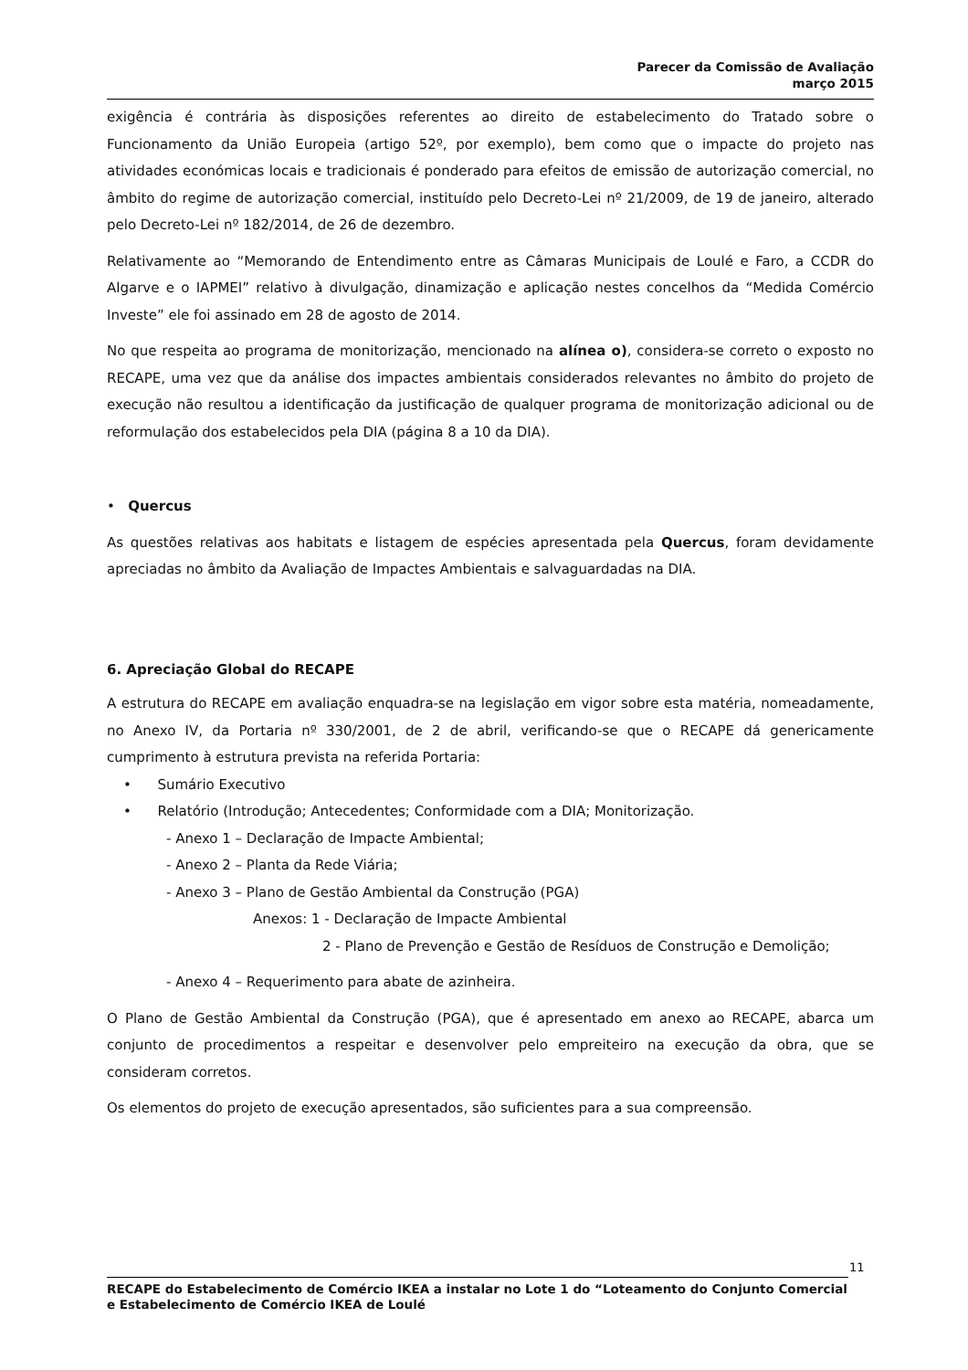Parecer da Comissão de Avaliação
março 2015
exigência é contrária às disposições referentes ao direito de estabelecimento do Tratado sobre o Funcionamento da União Europeia (artigo 52º, por exemplo), bem como que o impacte do projeto nas atividades económicas locais e tradicionais é ponderado para efeitos de emissão de autorização comercial, no âmbito do regime de autorização comercial, instituído pelo Decreto-Lei nº 21/2009, de 19 de janeiro, alterado pelo Decreto-Lei nº 182/2014, de 26 de dezembro.
Relativamente ao “Memorando de Entendimento entre as Câmaras Municipais de Loulé e Faro, a CCDR do Algarve e o IAPMEI” relativo à divulgação, dinamização e aplicação nestes concelhos da “Medida Comércio Investe” ele foi assinado em 28 de agosto de 2014.
No que respeita ao programa de monitorização, mencionado na alínea o), considera-se correto o exposto no RECAPE, uma vez que da análise dos impactes ambientais considerados relevantes no âmbito do projeto de execução não resultou a identificação da justificação de qualquer programa de monitorização adicional ou de reformulação dos estabelecidos pela DIA (página 8 a 10 da DIA).
• Quercus
As questões relativas aos habitats e listagem de espécies apresentada pela Quercus, foram devidamente apreciadas no âmbito da Avaliação de Impactes Ambientais e salvaguardadas na DIA.
6. Apreciação Global do RECAPE
A estrutura do RECAPE em avaliação enquadra-se na legislação em vigor sobre esta matéria, nomeadamente, no Anexo IV, da Portaria nº 330/2001, de 2 de abril, verificando-se que o RECAPE dá genericamente cumprimento à estrutura prevista na referida Portaria:
• Sumário Executivo
• Relatório (Introdução; Antecedentes; Conformidade com a DIA; Monitorização.
- Anexo 1 – Declaração de Impacte Ambiental;
- Anexo 2 – Planta da Rede Viária;
- Anexo 3 – Plano de Gestão Ambiental da Construção (PGA)
Anexos: 1 - Declaração de Impacte Ambiental
2 - Plano de Prevenção e Gestão de Resíduos de Construção e Demolição;
- Anexo 4 – Requerimento para abate de azinheira.
O Plano de Gestão Ambiental da Construção (PGA), que é apresentado em anexo ao RECAPE, abarca um conjunto de procedimentos a respeitar e desenvolver pelo empreiteiro na execução da obra, que se consideram corretos.
Os elementos do projeto de execução apresentados, são suficientes para a sua compreensão.
11
RECAPE do Estabelecimento de Comércio IKEA a instalar no Lote 1 do “Loteamento do Conjunto Comercial e Estabelecimento de Comércio IKEA de Loulé